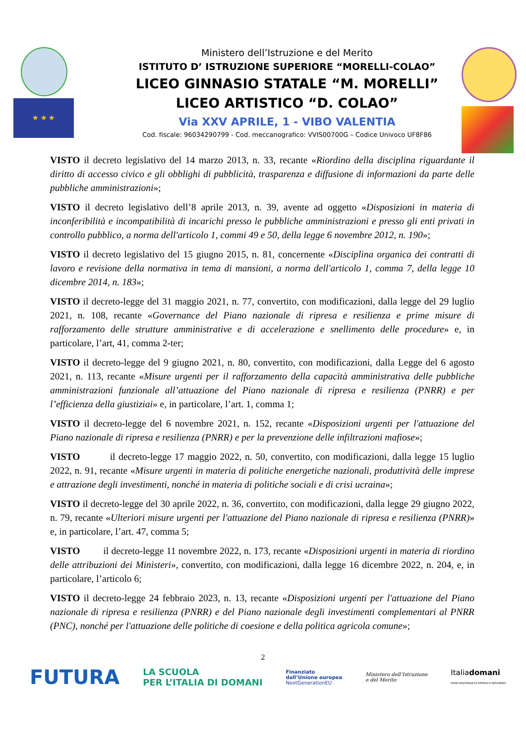★ ★ ★
Ministero dell’Istruzione e del Merito
ISTITUTO D’ ISTRUZIONE SUPERIORE “MORELLI-COLAO”
LICEO GINNASIO STATALE “M. MORELLI”
LICEO ARTISTICO “D. COLAO”
Via XXV APRILE, 1 - VIBO VALENTIA
Cod. fiscale: 96034290799 - Cod. meccanografico: VVIS00700G – Codice Univoco UF8F86
VISTO il decreto legislativo del 14 marzo 2013, n. 33, recante «Riordino della disciplina riguardante il diritto di accesso civico e gli obblighi di pubblicità, trasparenza e diffusione di informazioni da parte delle pubbliche amministrazioni»;
VISTO il decreto legislativo dell’8 aprile 2013, n. 39, avente ad oggetto «Disposizioni in materia di inconferibilità e incompatibilità di incarichi presso le pubbliche amministrazioni e presso gli enti privati in controllo pubblico, a norma dell'articolo 1, commi 49 e 50, della legge 6 novembre 2012, n. 190»;
VISTO il decreto legislativo del 15 giugno 2015, n. 81, concernente «Disciplina organica dei contratti di lavoro e revisione della normativa in tema di mansioni, a norma dell'articolo 1, comma 7, della legge 10 dicembre 2014, n. 183»;
VISTO il decreto-legge del 31 maggio 2021, n. 77, convertito, con modificazioni, dalla legge del 29 luglio 2021, n. 108, recante «Governance del Piano nazionale di ripresa e resilienza e prime misure di rafforzamento delle strutture amministrative e di accelerazione e snellimento delle procedure» e, in particolare, l’art, 41, comma 2-ter;
VISTO il decreto-legge del 9 giugno 2021, n. 80, convertito, con modificazioni, dalla Legge del 6 agosto 2021, n. 113, recante «Misure urgenti per il rafforzamento della capacità amministrativa delle pubbliche amministrazioni funzionale all’attuazione del Piano nazionale di ripresa e resilienza (PNRR) e per l’efficienza della giustiziai» e, in particolare, l’art. 1, comma 1;
VISTO il decreto-legge del 6 novembre 2021, n. 152, recante «Disposizioni urgenti per l'attuazione del Piano nazionale di ripresa e resilienza (PNRR) e per la prevenzione delle infiltrazioni mafiose»;
VISTO il decreto-legge 17 maggio 2022, n. 50, convertito, con modificazioni, dalla legge 15 luglio 2022, n. 91, recante «Misure urgenti in materia di politiche energetiche nazionali, produttività delle imprese e attrazione degli investimenti, nonché in materia di politiche sociali e di crisi ucraina»;
VISTO il decreto-legge del 30 aprile 2022, n. 36, convertito, con modificazioni, dalla legge 29 giugno 2022, n. 79, recante «Ulteriori misure urgenti per l'attuazione del Piano nazionale di ripresa e resilienza (PNRR)» e, in particolare, l’art. 47, comma 5;
VISTO il decreto-legge 11 novembre 2022, n. 173, recante «Disposizioni urgenti in materia di riordino delle attribuzioni dei Ministeri», convertito, con modificazioni, dalla legge 16 dicembre 2022, n. 204, e, in particolare, l’articolo 6;
VISTO il decreto-legge 24 febbraio 2023, n. 13, recante «Disposizioni urgenti per l'attuazione del Piano nazionale di ripresa e resilienza (PNRR) e del Piano nazionale degli investimenti complementari al PNRR (PNC), nonché per l'attuazione delle politiche di coesione e della politica agricola comune»;
2
FUTURA LA SCUOLA
PER L’ITALIA DI DOMANI Finanziato
dall’Unione europea
NextGenerationEU Ministero dell’Istruzione
e del Merito Italiadomani
PIANO NAZIONALE DI RIPRESA E RESILIENZA